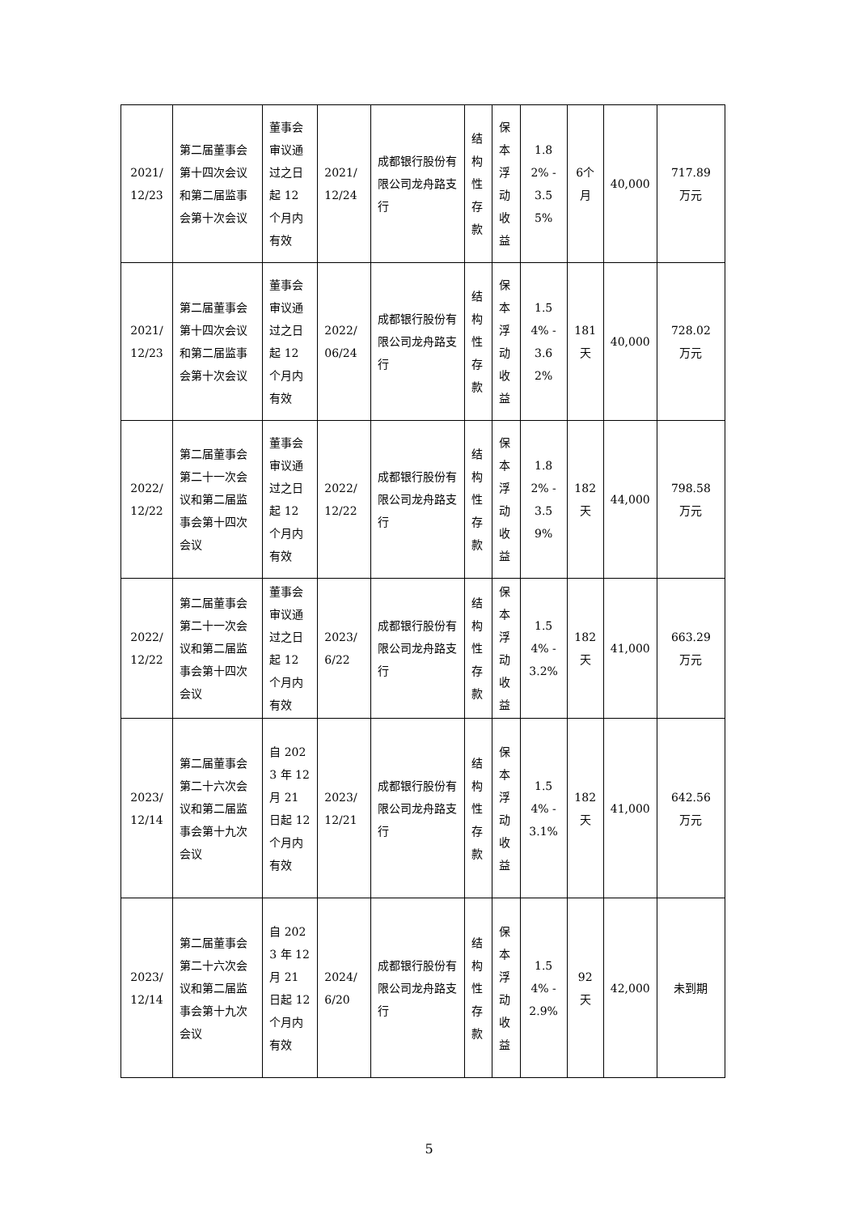| 2021/12/23 | 第二届董事会第十四次会议和第二届监事会第十次会议 | 董事会审议通过之日起 12 个月内有效 | 2021/12/24 | 成都银行股份有限公司龙舟路支行 | 结构性存款 | 保本浮动收益 | 1.82% - 3.55% | 6个月 | 40,000 | 717.89 万元 |
| 2021/12/23 | 第二届董事会第十四次会议和第二届监事会第十次会议 | 董事会审议通过之日起 12 个月内有效 | 2022/06/24 | 成都银行股份有限公司龙舟路支行 | 结构性存款 | 保本浮动收益 | 1.54% - 3.62% | 181天 | 40,000 | 728.02 万元 |
| 2022/12/22 | 第二届董事会第二十一次会议和第二届监事会第十四次会议 | 董事会审议通过之日起 12 个月内有效 | 2022/12/22 | 成都银行股份有限公司龙舟路支行 | 结构性存款 | 保本浮动收益 | 1.82% - 3.59% | 182天 | 44,000 | 798.58 万元 |
| 2022/12/22 | 第二届董事会第二十一次会议和第二届监事会第十四次会议 | 董事会审议通过之日起 12 个月内有效 | 2023/6/22 | 成都银行股份有限公司龙舟路支行 | 结构性存款 | 保本浮动收益 | 1.54% - 3.2% | 182天 | 41,000 | 663.29 万元 |
| 2023/12/14 | 第二届董事会第二十六次会议和第二届监事会第十九次会议 | 自 2023 年 12 月 21 日起 12 个月内有效 | 2023/12/21 | 成都银行股份有限公司龙舟路支行 | 结构性存款 | 保本浮动收益 | 1.54% - 3.1% | 182天 | 41,000 | 642.56 万元 |
| 2023/12/14 | 第二届董事会第二十六次会议和第二届监事会第十九次会议 | 自 2023 年 12 月 21 日起 12 个月内有效 | 2024/6/20 | 成都银行股份有限公司龙舟路支行 | 结构性存款 | 保本浮动收益 | 1.54% - 2.9% | 92天 | 42,000 | 未到期 |
5